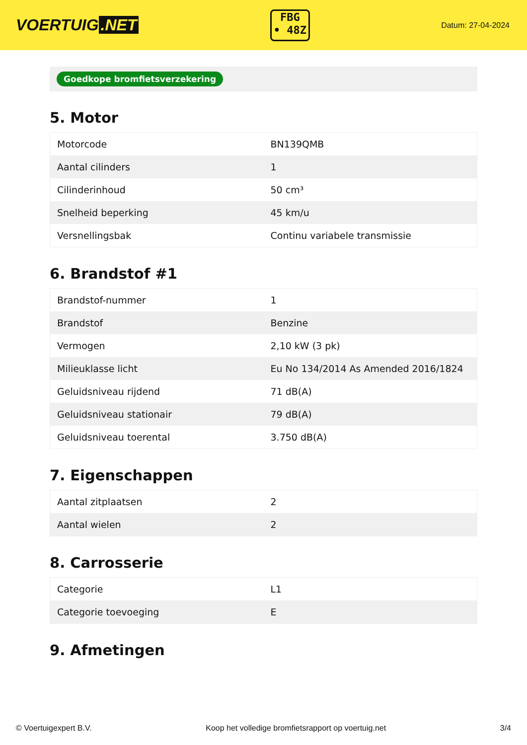VOERTUIG.NET
FBG
• 48Z
Datum: 27-04-2024
Goedkope bromfietsverzekering
5. Motor
| Motorcode | BN139QMB |
| Aantal cilinders | 1 |
| Cilinderinhoud | 50 cm³ |
| Snelheid beperking | 45 km/u |
| Versnellingsbak | Continu variabele transmissie |
6. Brandstof #1
| Brandstof-nummer | 1 |
| Brandstof | Benzine |
| Vermogen | 2,10 kW (3 pk) |
| Milieuklasse licht | Eu No 134/2014 As Amended 2016/1824 |
| Geluidsniveau rijdend | 71 dB(A) |
| Geluidsniveau stationair | 79 dB(A) |
| Geluidsniveau toerental | 3.750 dB(A) |
7. Eigenschappen
| Aantal zitplaatsen | 2 |
| Aantal wielen | 2 |
8. Carrosserie
| Categorie | L1 |
| Categorie toevoeging | E |
9. Afmetingen
© Voertuigexpert B.V. Koop het volledige bromfietsrapport op voertuig.net 3/4